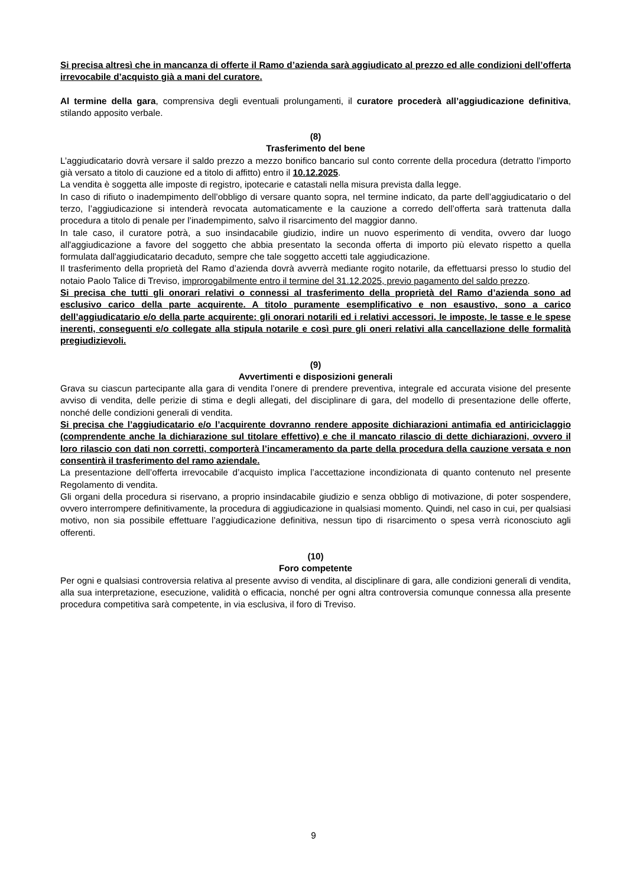Si precisa altresì che in mancanza di offerte il Ramo d’azienda sarà aggiudicato al prezzo ed alle condizioni dell’offerta irrevocabile d’acquisto già a mani del curatore.
Al termine della gara, comprensiva degli eventuali prolungamenti, il curatore procederà all’aggiudicazione definitiva, stilando apposito verbale.
(8)
Trasferimento del bene
L’aggiudicatario dovrà versare il saldo prezzo a mezzo bonifico bancario sul conto corrente della procedura (detratto l’importo già versato a titolo di cauzione ed a titolo di affitto) entro il 10.12.2025.
La vendita è soggetta alle imposte di registro, ipotecarie e catastali nella misura prevista dalla legge.
In caso di rifiuto o inadempimento dell’obbligo di versare quanto sopra, nel termine indicato, da parte dell’aggiudicatario o del terzo, l’aggiudicazione si intenderà revocata automaticamente e la cauzione a corredo dell’offerta sarà trattenuta dalla procedura a titolo di penale per l’inadempimento, salvo il risarcimento del maggior danno.
In tale caso, il curatore potrà, a suo insindacabile giudizio, indire un nuovo esperimento di vendita, ovvero dar luogo all'aggiudicazione a favore del soggetto che abbia presentato la seconda offerta di importo più elevato rispetto a quella formulata dall'aggiudicatario decaduto, sempre che tale soggetto accetti tale aggiudicazione.
Il trasferimento della proprietà del Ramo d’azienda dovrà avverrà mediante rogito notarile, da effettuarsi presso lo studio del notaio Paolo Talice di Treviso, improrogabilmente entro il termine del 31.12.2025, previo pagamento del saldo prezzo.
Si precisa che tutti gli onorari relativi o connessi al trasferimento della proprietà del Ramo d’azienda sono ad esclusivo carico della parte acquirente. A titolo puramente esemplificativo e non esaustivo, sono a carico dell’aggiudicatario e/o della parte acquirente: gli onorari notarili ed i relativi accessori, le imposte, le tasse e le spese inerenti, conseguenti e/o collegate alla stipula notarile e così pure gli oneri relativi alla cancellazione delle formalità pregiudizievoli.
(9)
Avvertimenti e disposizioni generali
Grava su ciascun partecipante alla gara di vendita l’onere di prendere preventiva, integrale ed accurata visione del presente avviso di vendita, delle perizie di stima e degli allegati, del disciplinare di gara, del modello di presentazione delle offerte, nonché delle condizioni generali di vendita.
Si precisa che l’aggiudicatario e/o l’acquirente dovranno rendere apposite dichiarazioni antimafia ed antiriciclaggio (comprendente anche la dichiarazione sul titolare effettivo) e che il mancato rilascio di dette dichiarazioni, ovvero il loro rilascio con dati non corretti, comporterà l’incameramento da parte della procedura della cauzione versata e non consentirà il trasferimento del ramo aziendale.
La presentazione dell’offerta irrevocabile d’acquisto implica l’accettazione incondizionata di quanto contenuto nel presente Regolamento di vendita.
Gli organi della procedura si riservano, a proprio insindacabile giudizio e senza obbligo di motivazione, di poter sospendere, ovvero interrompere definitivamente, la procedura di aggiudicazione in qualsiasi momento. Quindi, nel caso in cui, per qualsiasi motivo, non sia possibile effettuare l’aggiudicazione definitiva, nessun tipo di risarcimento o spesa verrà riconosciuto agli offerenti.
(10)
Foro competente
Per ogni e qualsiasi controversia relativa al presente avviso di vendita, al disciplinare di gara, alle condizioni generali di vendita, alla sua interpretazione, esecuzione, validità o efficacia, nonché per ogni altra controversia comunque connessa alla presente procedura competitiva sarà competente, in via esclusiva, il foro di Treviso.
9